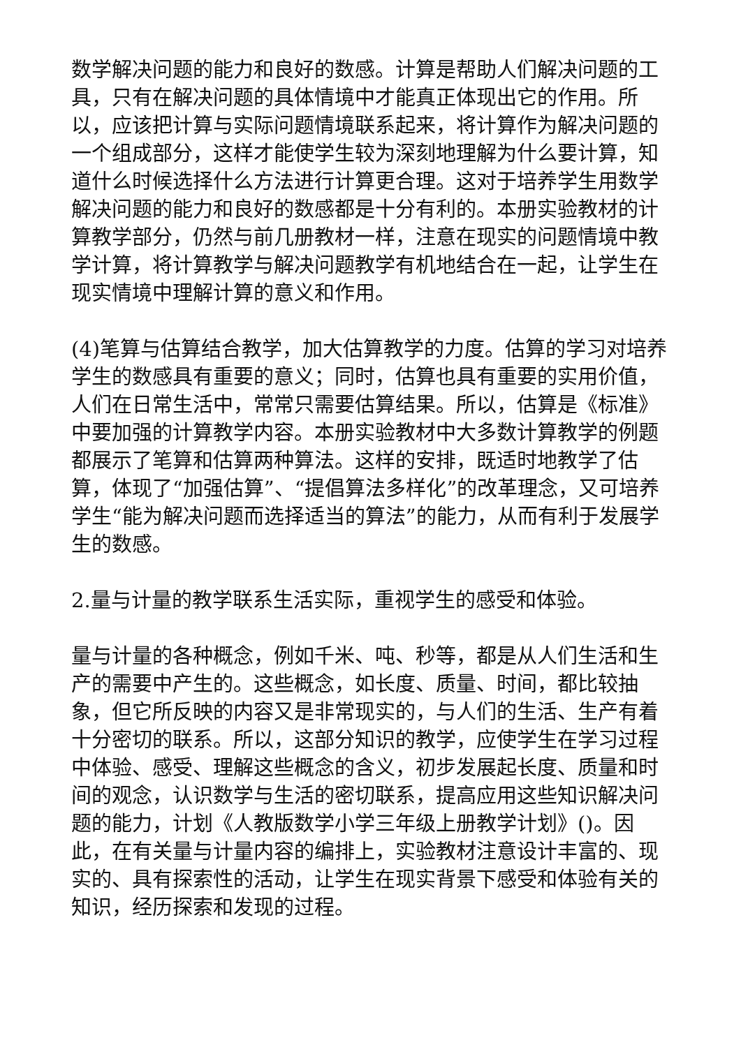数学解决问题的能力和良好的数感。计算是帮助人们解决问题的工具，只有在解决问题的具体情境中才能真正体现出它的作用。所以，应该把计算与实际问题情境联系起来，将计算作为解决问题的一个组成部分，这样才能使学生较为深刻地理解为什么要计算，知道什么时候选择什么方法进行计算更合理。这对于培养学生用数学解决问题的能力和良好的数感都是十分有利的。本册实验教材的计算教学部分，仍然与前几册教材一样，注意在现实的问题情境中教学计算，将计算教学与解决问题教学有机地结合在一起，让学生在现实情境中理解计算的意义和作用。
(4)笔算与估算结合教学，加大估算教学的力度。估算的学习对培养学生的数感具有重要的意义；同时，估算也具有重要的实用价值，人们在日常生活中，常常只需要估算结果。所以，估算是《标准》中要加强的计算教学内容。本册实验教材中大多数计算教学的例题都展示了笔算和估算两种算法。这样的安排，既适时地教学了估算，体现了“加强估算”、“提倡算法多样化”的改革理念，又可培养学生“能为解决问题而选择适当的算法”的能力，从而有利于发展学生的数感。
2.量与计量的教学联系生活实际，重视学生的感受和体验。
量与计量的各种概念，例如千米、吨、秒等，都是从人们生活和生产的需要中产生的。这些概念，如长度、质量、时间，都比较抽象，但它所反映的内容又是非常现实的，与人们的生活、生产有着十分密切的联系。所以，这部分知识的教学，应使学生在学习过程中体验、感受、理解这些概念的含义，初步发展起长度、质量和时间的观念，认识数学与生活的密切联系，提高应用这些知识解决问题的能力，计划《人教版数学小学三年级上册教学计划》()。因此，在有关量与计量内容的编排上，实验教材注意设计丰富的、现实的、具有探索性的活动，让学生在现实背景下感受和体验有关的知识，经历探索和发现的过程。